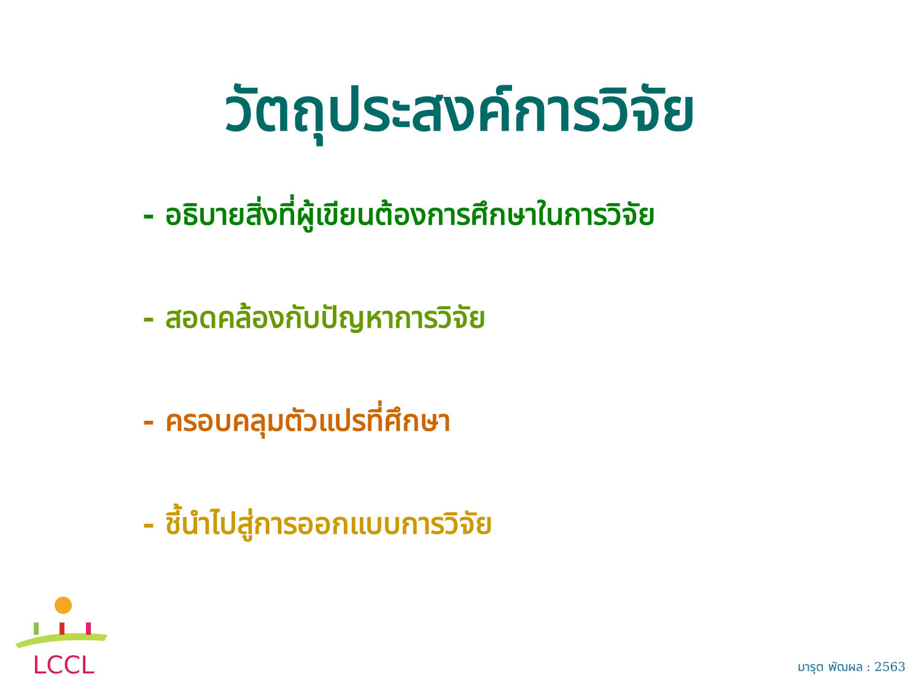วัตถุประสงค์การวิจัย
- อธิบายสิ่งที่ผู้เขียนต้องการศึกษาในการวิจัย
- สอดคล้องกับปัญหาการวิจัย
- ครอบคลุมตัวแปรที่ศึกษา
- ชี้นำไปสู่การออกแบบการวิจัย
LCCL
มารุต พัฒผล : 2563